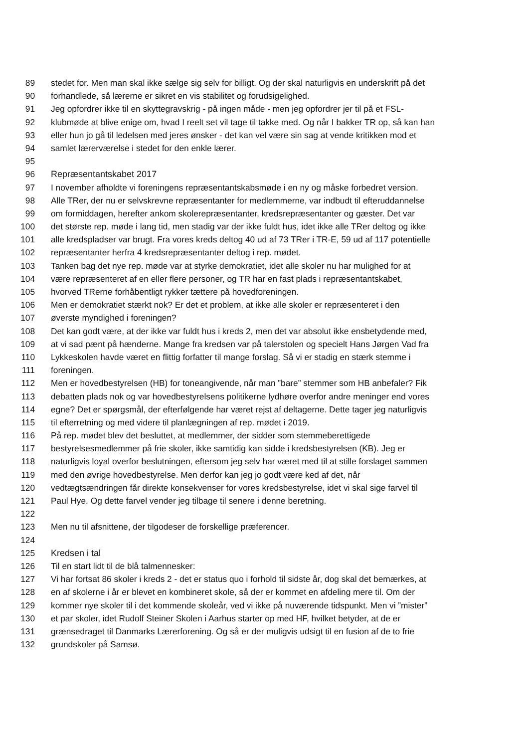89 stedet for. Men man skal ikke sælge sig selv for billigt. Og der skal naturligvis en underskrift på det
90 forhandlede, så lærerne er sikret en vis stabilitet og forudsigelighed.
91 Jeg opfordrer ikke til en skyttegravskrig - på ingen måde - men jeg opfordrer jer til på et FSL-
92 klubmøde at blive enige om, hvad I reelt set vil tage til takke med. Og når I bakker TR op, så kan han
93 eller hun jo gå til ledelsen med jeres ønsker - det kan vel være sin sag at vende kritikken mod et
94 samlet lærerværelse i stedet for den enkle lærer.
95
96 Repræsentantskabet 2017
97 I november afholdte vi foreningens repræsentantskabsmøde i en ny og måske forbedret version.
98 Alle TRer, der nu er selvskrevne repræsentanter for medlemmerne, var indbudt til efteruddannelse
99 om formiddagen, herefter ankom skolerepræsentanter, kredsrepræsentanter og gæster. Det var
100 det største rep. møde i lang tid, men stadig var der ikke fuldt hus, idet ikke alle TRer deltog og ikke
101 alle kredspladser var brugt. Fra vores kreds deltog 40 ud af 73 TRer i TR-E, 59 ud af 117 potentielle
102 repræsentanter herfra 4 kredsrepræsentanter deltog i rep. mødet.
103 Tanken bag det nye rep. møde var at styrke demokratiet, idet alle skoler nu har mulighed for at
104 være repræsenteret af en eller flere personer, og TR har en fast plads i repræsentantskabet,
105 hvorved TRerne forhåbentligt rykker tættere på hovedforeningen.
106 Men er demokratiet stærkt nok? Er det et problem, at ikke alle skoler er repræsenteret i den
107 øverste myndighed i foreningen?
108 Det kan godt være, at der ikke var fuldt hus i kreds 2, men det var absolut ikke ensbetydende med,
109 at vi sad pænt på hænderne. Mange fra kredsen var på talerstolen og specielt Hans Jørgen Vad fra
110 Lykkeskolen havde været en flittig forfatter til mange forslag. Så vi er stadig en stærk stemme i
111 foreningen.
112 Men er hovedbestyrelsen (HB) for toneangivende, når man ”bare” stemmer som HB anbefaler? Fik
113 debatten plads nok og var hovedbestyrelsens politikerne lydhøre overfor andre meninger end vores
114 egne? Det er spørgsmål, der efterfølgende har været rejst af deltagerne. Dette tager jeg naturligvis
115 til efterretning og med videre til planlægningen af rep. mødet i 2019.
116 På rep. mødet blev det besluttet, at medlemmer, der sidder som stemmeberettigede
117 bestyrelsesmedlemmer på frie skoler, ikke samtidig kan sidde i kredsbestyrelsen (KB). Jeg er
118 naturligvis loyal overfor beslutningen, eftersom jeg selv har været med til at stille forslaget sammen
119 med den øvrige hovedbestyrelse. Men derfor kan jeg jo godt være ked af det, når
120 vedtægtsændringen får direkte konsekvenser for vores kredsbestyrelse, idet vi skal sige farvel til
121 Paul Hye. Og dette farvel vender jeg tilbage til senere i denne beretning.
122
123 Men nu til afsnittene, der tilgodeser de forskellige præferencer.
124
125 Kredsen i tal
126 Til en start lidt til de blå talmennesker:
127 Vi har fortsat 86 skoler i kreds 2 - det er status quo i forhold til sidste år, dog skal det bemærkes, at
128 en af skolerne i år er blevet en kombineret skole, så der er kommet en afdeling mere til. Om der
129 kommer nye skoler til i det kommende skoleår, ved vi ikke på nuværende tidspunkt. Men vi ”mister”
130 et par skoler, idet Rudolf Steiner Skolen i Aarhus starter op med HF, hvilket betyder, at de er
131 grænsedraget til Danmarks Lærerforening. Og så er der muligvis udsigt til en fusion af de to frie
132 grundskoler på Samsø.